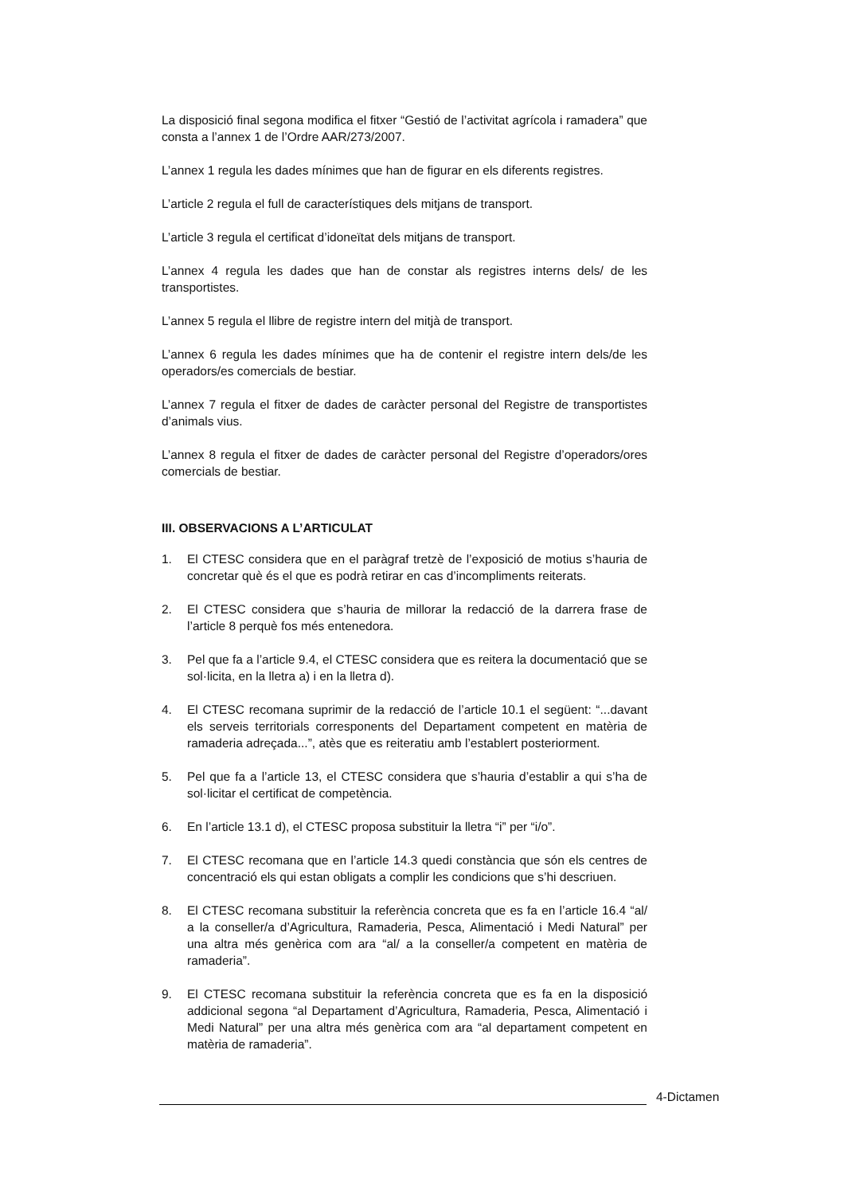La disposició final segona modifica el fitxer “Gestió de l’activitat agrícola i ramadera” que consta a l’annex 1 de l’Ordre AAR/273/2007.
L’annex 1 regula les dades mínimes que han de figurar en els diferents registres.
L’article 2 regula el full de característiques dels mitjans de transport.
L’article 3 regula el certificat d’idoneïtat dels mitjans de transport.
L’annex 4 regula les dades que han de constar als registres interns dels/ de les transportistes.
L’annex 5 regula el llibre de registre intern del mitjà de transport.
L’annex 6 regula les dades mínimes que ha de contenir el registre intern dels/de les operadors/es comercials de bestiar.
L’annex 7 regula el fitxer de dades de caràcter personal del Registre de transportistes d’animals vius.
L’annex 8 regula el fitxer de dades de caràcter personal del Registre d’operadors/ores comercials de bestiar.
III. OBSERVACIONS A L’ARTICULAT
1. El CTESC considera que en el paràgraf tretzè de l’exposició de motius s’hauria de concretar què és el que es podrà retirar en cas d’incompliments reiterats.
2. El CTESC considera que s’hauria de millorar la redacció de la darrera frase de l’article 8 perquè fos més entenedora.
3. Pel que fa a l’article 9.4, el CTESC considera que es reitera la documentació que se sol·licita, en la lletra a) i en la lletra d).
4. El CTESC recomana suprimir de la redacció de l’article 10.1 el següent: “...davant els serveis territorials corresponents del Departament competent en matèria de ramaderia adreçada...”, atès que es reiteratiu amb l’establert posteriorment.
5. Pel que fa a l’article 13, el CTESC considera que s’hauria d’establir a qui s’ha de sol·licitar el certificat de competència.
6. En l’article 13.1 d), el CTESC proposa substituir la lletra “i” per “i/o”.
7. El CTESC recomana que en l’article 14.3 quedi constància que són els centres de concentració els qui estan obligats a complir les condicions que s’hi descriuen.
8. El CTESC recomana substituir la referència concreta que es fa en l’article 16.4 “al/ a la conseller/a d’Agricultura, Ramaderia, Pesca, Alimentació i Medi Natural” per una altra més genèrica com ara “al/ a la conseller/a competent en matèria de ramaderia”.
9. El CTESC recomana substituir la referència concreta que es fa en la disposició addicional segona “al Departament d’Agricultura, Ramaderia, Pesca, Alimentació i Medi Natural” per una altra més genèrica com ara “al departament competent en matèria de ramaderia”.
4-Dictamen